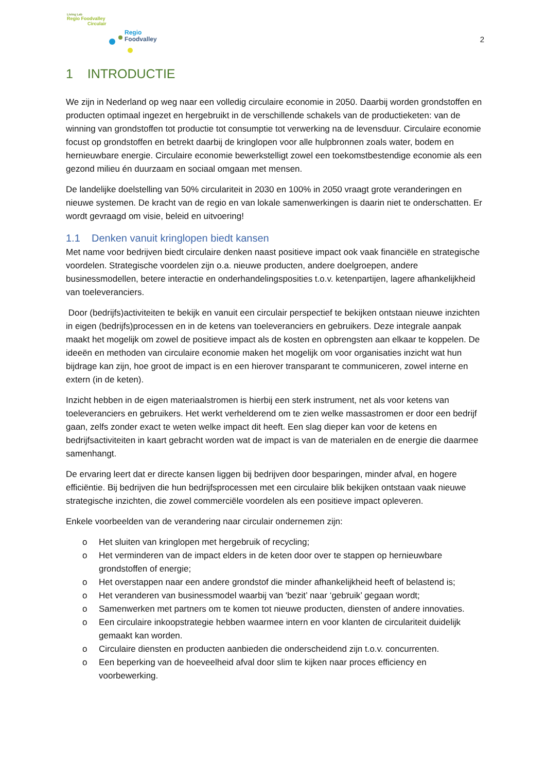Living Lab
Regio Foodvalley
Circulair
Regio
Foodvalley
2
1 INTRODUCTIE
We zijn in Nederland op weg naar een volledig circulaire economie in 2050. Daarbij worden grondstoffen en producten optimaal ingezet en hergebruikt in de verschillende schakels van de productieketen: van de winning van grondstoffen tot productie tot consumptie tot verwerking na de levensduur. Circulaire economie focust op grondstoffen en betrekt daarbij de kringlopen voor alle hulpbronnen zoals water, bodem en hernieuwbare energie. Circulaire economie bewerkstelligt zowel een toekomstbestendige economie als een gezond milieu én duurzaam en sociaal omgaan met mensen.
De landelijke doelstelling van 50% circulariteit in 2030 en 100% in 2050 vraagt grote veranderingen en nieuwe systemen. De kracht van de regio en van lokale samenwerkingen is daarin niet te onderschatten. Er wordt gevraagd om visie, beleid en uitvoering!
1.1 Denken vanuit kringlopen biedt kansen
Met name voor bedrijven biedt circulaire denken naast positieve impact ook vaak financiële en strategische voordelen. Strategische voordelen zijn o.a. nieuwe producten, andere doelgroepen, andere businessmodellen, betere interactie en onderhandelingsposities t.o.v. ketenpartijen, lagere afhankelijkheid van toeleveranciers.
Door (bedrijfs)activiteiten te bekijk en vanuit een circulair perspectief te bekijken ontstaan nieuwe inzichten in eigen (bedrijfs)processen en in de ketens van toeleveranciers en gebruikers. Deze integrale aanpak maakt het mogelijk om zowel de positieve impact als de kosten en opbrengsten aan elkaar te koppelen. De ideeën en methoden van circulaire economie maken het mogelijk om voor organisaties inzicht wat hun bijdrage kan zijn, hoe groot de impact is en een hierover transparant te communiceren, zowel interne en extern (in de keten).
Inzicht hebben in de eigen materiaalstromen is hierbij een sterk instrument, net als voor ketens van toeleveranciers en gebruikers. Het werkt verhelderend om te zien welke massastromen er door een bedrijf gaan, zelfs zonder exact te weten welke impact dit heeft. Een slag dieper kan voor de ketens en bedrijfsactiviteiten in kaart gebracht worden wat de impact is van de materialen en de energie die daarmee samenhangt.
De ervaring leert dat er directe kansen liggen bij bedrijven door besparingen, minder afval, en hogere efficiëntie. Bij bedrijven die hun bedrijfsprocessen met een circulaire blik bekijken ontstaan vaak nieuwe strategische inzichten, die zowel commerciële voordelen als een positieve impact opleveren.
Enkele voorbeelden van de verandering naar circulair ondernemen zijn:
o Het sluiten van kringlopen met hergebruik of recycling;
o Het verminderen van de impact elders in de keten door over te stappen op hernieuwbare grondstoffen of energie;
o Het overstappen naar een andere grondstof die minder afhankelijkheid heeft of belastend is;
o Het veranderen van businessmodel waarbij van 'bezit’ naar ‘gebruik’ gegaan wordt;
o Samenwerken met partners om te komen tot nieuwe producten, diensten of andere innovaties.
o Een circulaire inkoopstrategie hebben waarmee intern en voor klanten de circulariteit duidelijk gemaakt kan worden.
o Circulaire diensten en producten aanbieden die onderscheidend zijn t.o.v. concurrenten.
o Een beperking van de hoeveelheid afval door slim te kijken naar proces efficiency en voorbewerking.